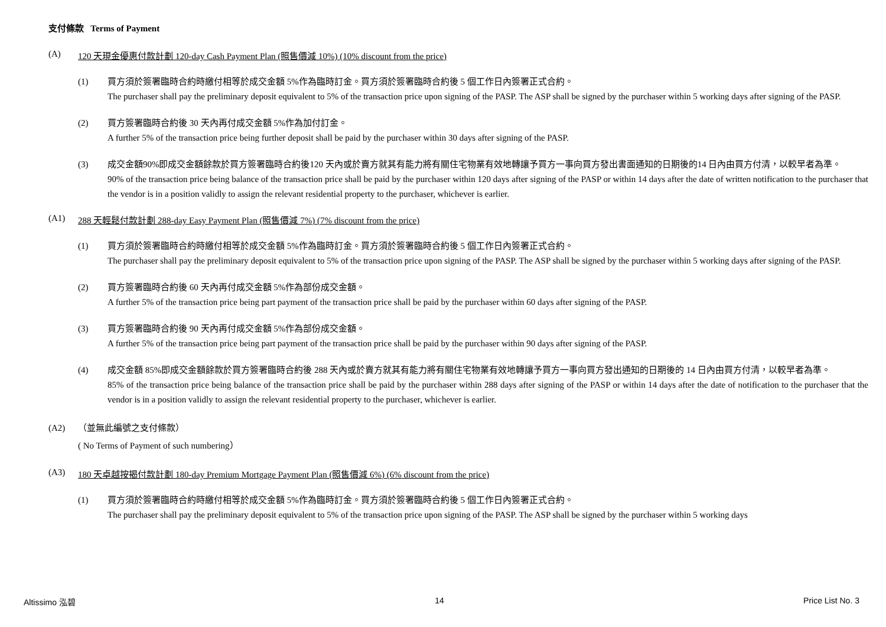支付條款 Terms of Payment
(A) 120 天現金優惠付款計劃 120-day Cash Payment Plan (照售價減 10%) (10% discount from the price)
(1) 買方須於簽署臨時合約時繳付相等於成交金額 5%作為臨時訂金。買方須於簽署臨時合約後 5 個工作日內簽署正式合約。
The purchaser shall pay the preliminary deposit equivalent to 5% of the transaction price upon signing of the PASP. The ASP shall be signed by the purchaser within 5 working days after signing of the PASP.
(2) 買方簽署臨時合約後 30 天內再付成交金額 5%作為加付訂金。
A further 5% of the transaction price being further deposit shall be paid by the purchaser within 30 days after signing of the PASP.
(3) 成交金額90%即成交金額餘款於買方簽署臨時合約後120 天內或於賣方就其有能力將有關住宅物業有效地轉讓予買方一事向買方發出書面通知的日期後的14 日內由買方付清，以較早者為準。
90% of the transaction price being balance of the transaction price shall be paid by the purchaser within 120 days after signing of the PASP or within 14 days after the date of written notification to the purchaser that the vendor is in a position validly to assign the relevant residential property to the purchaser, whichever is earlier.
(A1) 288 天輕鬆付款計劃 288-day Easy Payment Plan (照售價減 7%) (7% discount from the price)
(1) 買方須於簽署臨時合約時繳付相等於成交金額 5%作為臨時訂金。買方須於簽署臨時合約後 5 個工作日內簽署正式合約。
The purchaser shall pay the preliminary deposit equivalent to 5% of the transaction price upon signing of the PASP. The ASP shall be signed by the purchaser within 5 working days after signing of the PASP.
(2) 買方簽署臨時合約後 60 天內再付成交金額 5%作為部份成交金額。
A further 5% of the transaction price being part payment of the transaction price shall be paid by the purchaser within 60 days after signing of the PASP.
(3) 買方簽署臨時合約後 90 天內再付成交金額 5%作為部份成交金額。
A further 5% of the transaction price being part payment of the transaction price shall be paid by the purchaser within 90 days after signing of the PASP.
(4) 成交金額 85%即成交金額餘款於買方簽署臨時合約後 288 天內或於賣方就其有能力將有關住宅物業有效地轉讓予買方一事向買方發出通知的日期後的 14 日內由買方付清，以較早者為準。
85% of the transaction price being balance of the transaction price shall be paid by the purchaser within 288 days after signing of the PASP or within 14 days after the date of notification to the purchaser that the vendor is in a position validly to assign the relevant residential property to the purchaser, whichever is earlier.
(A2) （並無此編號之支付條款）
( No Terms of Payment of such numbering）
(A3) 180 天卓越按揭付款計劃 180-day Premium Mortgage Payment Plan (照售價減 6%) (6% discount from the price)
(1) 買方須於簽署臨時合約時繳付相等於成交金額 5%作為臨時訂金。買方須於簽署臨時合約後 5 個工作日內簽署正式合約。
The purchaser shall pay the preliminary deposit equivalent to 5% of the transaction price upon signing of the PASP. The ASP shall be signed by the purchaser within 5 working days
Altissimo 泓碧 14 Price List No. 3